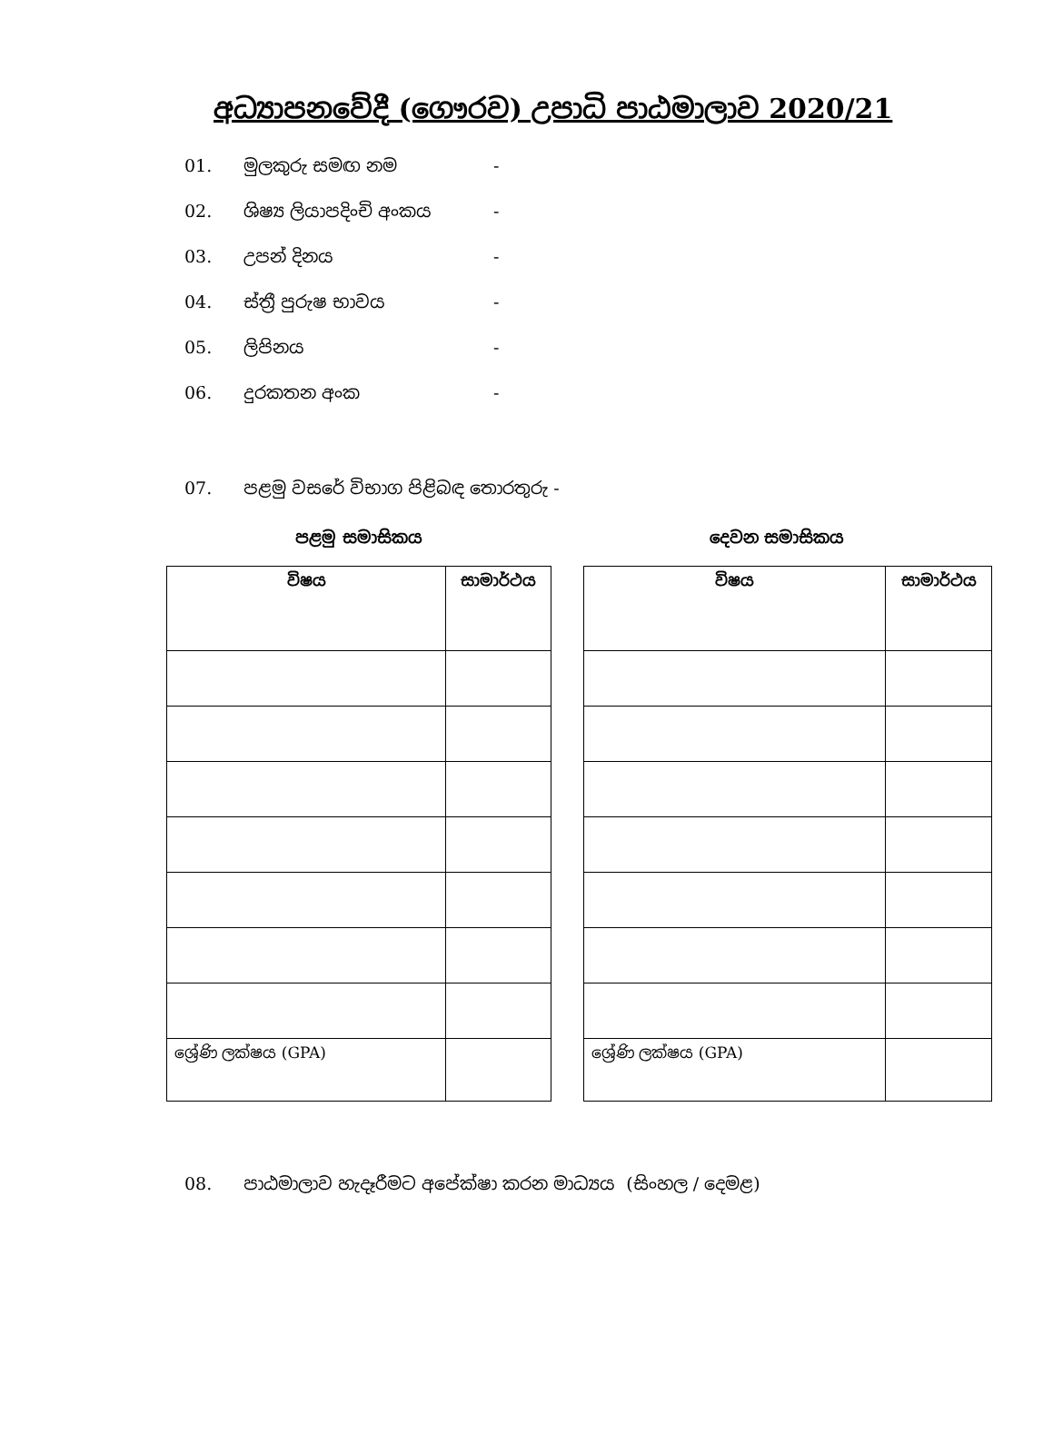අධ්‍යාපනවේදී (ගෞරව) උපාධි පාඨමාලාව 2020/21
01. මුලකුරු සමඟ නම -
02. ශිෂ්‍ය ලියාපදිංචි අංකය -
03. උපන් දිනය -
04. ස්ත්‍රී පුරුෂ භාවය -
05. ලිපිනය -
06. දුරකතන අංක -
07. පළමු වසරේ විභාග පිළිබඳ තොරතුරු -
පළමු සමාසිකය දෙවන සමාසිකය
| විෂය | සාමාර්ථය |
| --- | --- |
| ශ්‍රේණි ලක්ෂය (GPA) | |
| විෂය | සාමාර්ථය |
| --- | --- |
| ශ්‍රේණි ලක්ෂය (GPA) | |
08. පාඨමාලාව හැදෑරීමට අපේක්ෂා කරන මාධ්‍යය (සිංහල / දෙමළ)